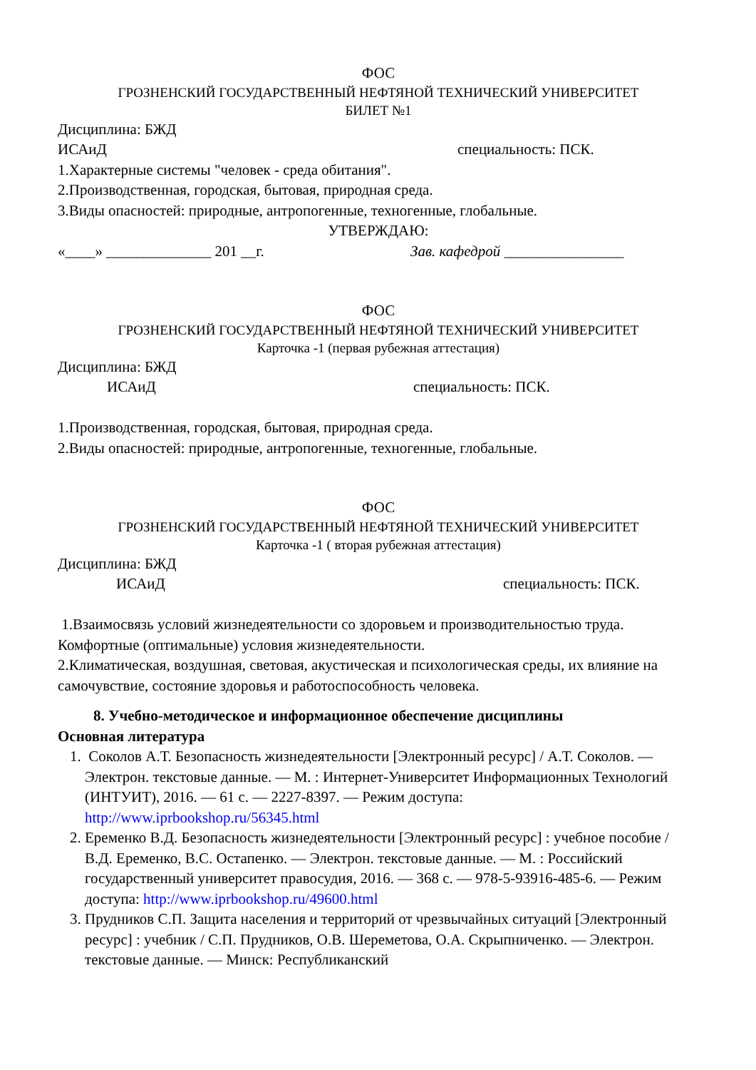ФОС
ГРОЗНЕНСКИЙ ГОСУДАРСТВЕННЫЙ НЕФТЯНОЙ ТЕХНИЧЕСКИЙ УНИВЕРСИТЕТ
БИЛЕТ №1
Дисциплина: БЖД
ИСАиД специальность: ПСК.
1.Характерные системы "человек - среда обитания".
2.Производственная, городская, бытовая, природная среда.
3.Виды опасностей: природные, антропогенные, техногенные, глобальные.
УТВЕРЖДАЮ:
«____» ______________ 201 __г. Зав. кафедрой ________________
ФОС
ГРОЗНЕНСКИЙ ГОСУДАРСТВЕННЫЙ НЕФТЯНОЙ ТЕХНИЧЕСКИЙ УНИВЕРСИТЕТ
Карточка -1 (первая рубежная аттестация)
Дисциплина: БЖД
ИСАиД специальность: ПСК.
1.Производственная, городская, бытовая, природная среда.
2.Виды опасностей: природные, антропогенные, техногенные, глобальные.
ФОС
ГРОЗНЕНСКИЙ ГОСУДАРСТВЕННЫЙ НЕФТЯНОЙ ТЕХНИЧЕСКИЙ УНИВЕРСИТЕТ
Карточка -1 ( вторая рубежная аттестация)
Дисциплина: БЖД
ИСАиД специальность: ПСК.
1.Взаимосвязь условий жизнедеятельности со здоровьем и производительностью труда. Комфортные (оптимальные) условия жизнедеятельности.
2.Климатическая, воздушная, световая, акустическая и психологическая среды, их влияние на самочувствие, состояние здоровья и работоспособность человека.
8. Учебно-методическое и информационное обеспечение дисциплины
Основная литература
1. Соколов А.Т. Безопасность жизнедеятельности [Электронный ресурс] / А.Т. Соколов. — Электрон. текстовые данные. — М. : Интернет-Университет Информационных Технологий (ИНТУИТ), 2016. — 61 c. — 2227-8397. — Режим доступа: http://www.iprbookshop.ru/56345.html
2. Еременко В.Д. Безопасность жизнедеятельности [Электронный ресурс] : учебное пособие / В.Д. Еременко, В.С. Остапенко. — Электрон. текстовые данные. — М. : Российский государственный университет правосудия, 2016. — 368 c. — 978-5-93916-485-6. — Режим доступа: http://www.iprbookshop.ru/49600.html
3. Прудников С.П. Защита населения и территорий от чрезвычайных ситуаций [Электронный ресурс] : учебник / С.П. Прудников, О.В. Шереметова, О.А. Скрыпниченко. — Электрон. текстовые данные. — Минск: Республиканский